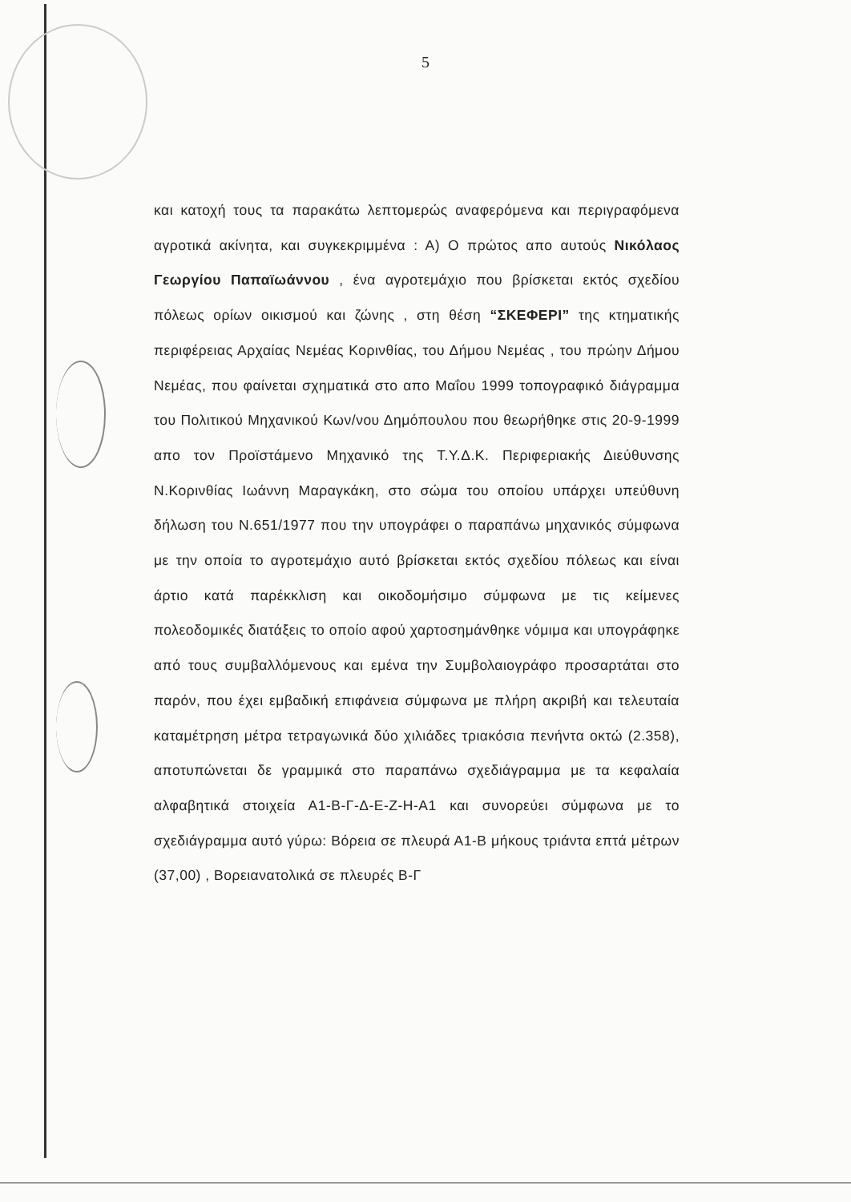5
και κατοχή τους τα παρακάτω λεπτομερώς αναφερόμενα και περιγραφόμενα αγροτικά ακίνητα, και συγκεκριμμένα : Α) Ο πρώτος απο αυτούς Νικόλαος Γεωργίου Παπαϊωάννου , ένα αγροτεμάχιο που βρίσκεται εκτός σχεδίου πόλεως ορίων οικισμού και ζώνης , στη θέση “ΣΚΕΦΕΡΙ” της κτηματικής περιφέρειας Αρχαίας Νεμέας Κορινθίας, του Δήμου Νεμέας , του πρώην Δήμου Νεμέας, που φαίνεται σχηματικά στο απο Μαΐου 1999 τοπογραφικό διάγραμμα του Πολιτικού Μηχανικού Κων/νου Δημόπουλου που θεωρήθηκε στις 20-9-1999 απο τον Προϊστάμενο Μηχανικό της Τ.Υ.Δ.Κ. Περιφεριακής Διεύθυνσης Ν.Κορινθίας Ιωάννη Μαραγκάκη, στο σώμα του οποίου υπάρχει υπεύθυνη δήλωση του Ν.651/1977 που την υπογράφει ο παραπάνω μηχανικός σύμφωνα με την οποία το αγροτεμάχιο αυτό βρίσκεται εκτός σχεδίου πόλεως και είναι άρτιο κατά παρέκκλιση και οικοδομήσιμο σύμφωνα με τις κείμενες πολεοδομικές διατάξεις το οποίο αφού χαρτοσημάνθηκε νόμιμα και υπογράφηκε από τους συμβαλλόμενους και εμένα την Συμβολαιογράφο προσαρτάται στο παρόν, που έχει εμβαδική επιφάνεια σύμφωνα με πλήρη ακριβή και τελευταία καταμέτρηση μέτρα τετραγωνικά δύο χιλιάδες τριακόσια πενήντα οκτώ (2.358), αποτυπώνεται δε γραμμικά στο παραπάνω σχεδιάγραμμα με τα κεφαλαία αλφαβητικά στοιχεία Α1-Β-Γ-Δ-Ε-Ζ-Η-Α1 και συνορεύει σύμφωνα με το σχεδιάγραμμα αυτό γύρω: Βόρεια σε πλευρά Α1-Β μήκους τριάντα επτά μέτρων (37,00) , Βορειανατολικά σε πλευρές Β-Γ